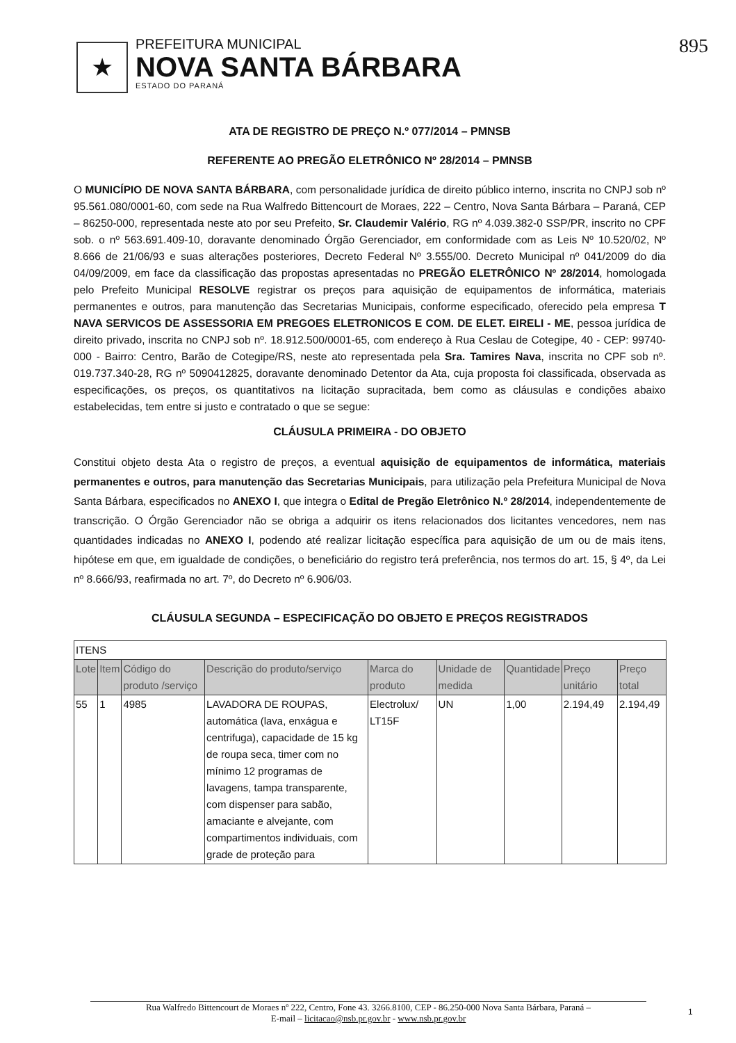★
PREFEITURA MUNICIPAL
NOVA SANTA BÁRBARA
ESTADO DO PARANÁ
895
ATA DE REGISTRO DE PREÇO N.º 077/2014 – PMNSB
REFERENTE AO PREGÃO ELETRÔNICO Nº 28/2014 – PMNSB
O MUNICÍPIO DE NOVA SANTA BÁRBARA, com personalidade jurídica de direito público interno, inscrita no CNPJ sob nº 95.561.080/0001-60, com sede na Rua Walfredo Bittencourt de Moraes, 222 – Centro, Nova Santa Bárbara – Paraná, CEP – 86250-000, representada neste ato por seu Prefeito, Sr. Claudemir Valério, RG nº 4.039.382-0 SSP/PR, inscrito no CPF sob. o nº 563.691.409-10, doravante denominado Órgão Gerenciador, em conformidade com as Leis Nº 10.520/02, Nº 8.666 de 21/06/93 e suas alterações posteriores, Decreto Federal Nº 3.555/00. Decreto Municipal nº 041/2009 do dia 04/09/2009, em face da classificação das propostas apresentadas no PREGÃO ELETRÔNICO Nº 28/2014, homologada pelo Prefeito Municipal RESOLVE registrar os preços para aquisição de equipamentos de informática, materiais permanentes e outros, para manutenção das Secretarias Municipais, conforme especificado, oferecido pela empresa T NAVA SERVICOS DE ASSESSORIA EM PREGOES ELETRONICOS E COM. DE ELET. EIRELI - ME, pessoa jurídica de direito privado, inscrita no CNPJ sob nº. 18.912.500/0001-65, com endereço à Rua Ceslau de Cotegipe, 40 - CEP: 99740-000 - Bairro: Centro, Barão de Cotegipe/RS, neste ato representada pela Sra. Tamires Nava, inscrita no CPF sob nº. 019.737.340-28, RG nº 5090412825, doravante denominado Detentor da Ata, cuja proposta foi classificada, observada as especificações, os preços, os quantitativos na licitação supracitada, bem como as cláusulas e condições abaixo estabelecidas, tem entre si justo e contratado o que se segue:
CLÁUSULA PRIMEIRA - DO OBJETO
Constitui objeto desta Ata o registro de preços, a eventual aquisição de equipamentos de informática, materiais permanentes e outros, para manutenção das Secretarias Municipais, para utilização pela Prefeitura Municipal de Nova Santa Bárbara, especificados no ANEXO I, que integra o Edital de Pregão Eletrônico N.º 28/2014, independentemente de transcrição. O Órgão Gerenciador não se obriga a adquirir os itens relacionados dos licitantes vencedores, nem nas quantidades indicadas no ANEXO I, podendo até realizar licitação específica para aquisição de um ou de mais itens, hipótese em que, em igualdade de condições, o beneficiário do registro terá preferência, nos termos do art. 15, § 4º, da Lei nº 8.666/93, reafirmada no art. 7º, do Decreto nº 6.906/03.
CLÁUSULA SEGUNDA – ESPECIFICAÇÃO DO OBJETO E PREÇOS REGISTRADOS
| ITENS | | | | | | | | |
| Lote | Item | Código do produto /serviço | Descrição do produto/serviço | Marca do produto | Unidade de medida | Quantidade | Preço unitário | Preço total |
| 55 | 1 | 4985 | LAVADORA DE ROUPAS, automática (lava, enxágua e centrifuga), capacidade de 15 kg de roupa seca, timer com no mínimo 12 programas de lavagens, tampa transparente, com dispenser para sabão, amaciante e alvejante, com compartimentos individuais, com grade de proteção para | Electrolux/ LT15F | UN | 1,00 | 2.194,49 | 2.194,49 |
Rua Walfredo Bittencourt de Moraes nº 222, Centro, Fone 43. 3266.8100, CEP - 86.250-000 Nova Santa Bárbara, Paraná –
E-mail – licitacao@nsb.pr.gov.br - www.nsb.pr.gov.br
1